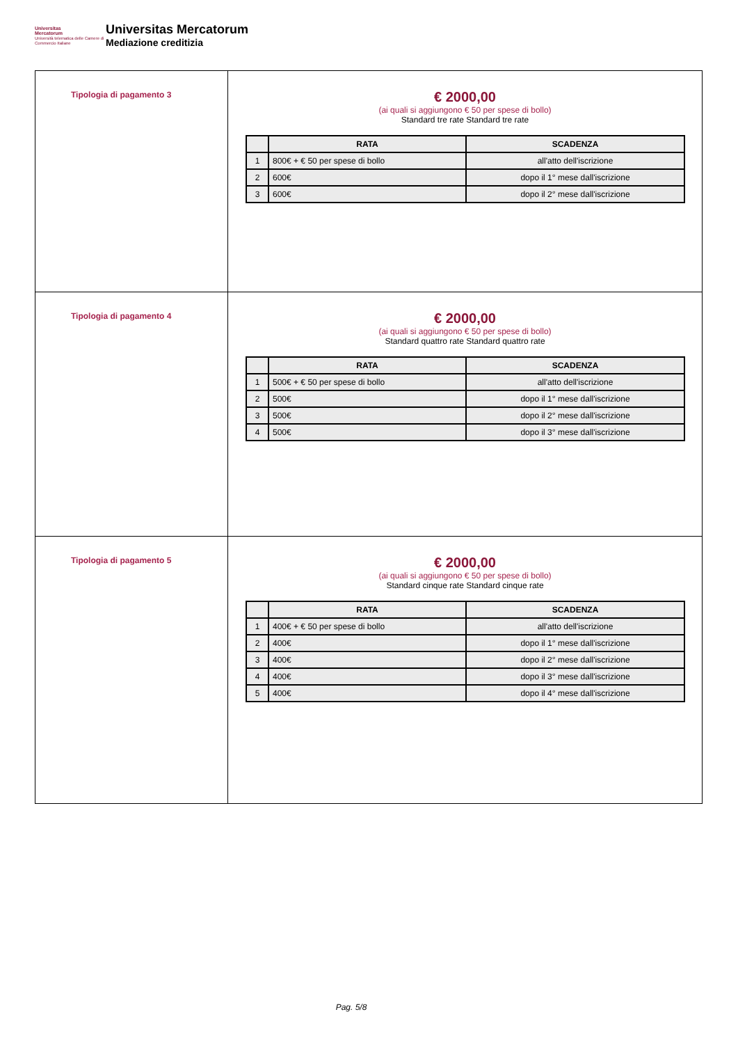Universitas
Mercatorum
Università telematica delle Camere di Commercio Italiane
Universitas Mercatorum
Mediazione creditizia
| Tipologia di pagamento 3 | € 2000,00 (ai quali si aggiungono € 50 per spese di bollo) Standard tre rate Standard tre rate / / RATA / SCADENZA / / --- / --- / --- / / 1 / 800€ + € 50 per spese di bollo / all'atto dell'iscrizione / / 2 / 600€ / dopo il 1° mese dall'iscrizione / / 3 / 600€ / dopo il 2° mese dall'iscrizione / |
| Tipologia di pagamento 4 | € 2000,00 (ai quali si aggiungono € 50 per spese di bollo) Standard quattro rate Standard quattro rate / / RATA / SCADENZA / / --- / --- / --- / / 1 / 500€ + € 50 per spese di bollo / all'atto dell'iscrizione / / 2 / 500€ / dopo il 1° mese dall'iscrizione / / 3 / 500€ / dopo il 2° mese dall'iscrizione / / 4 / 500€ / dopo il 3° mese dall'iscrizione / |
| Tipologia di pagamento 5 | € 2000,00 (ai quali si aggiungono € 50 per spese di bollo) Standard cinque rate Standard cinque rate / / RATA / SCADENZA / / --- / --- / --- / / 1 / 400€ + € 50 per spese di bollo / all'atto dell'iscrizione / / 2 / 400€ / dopo il 1° mese dall'iscrizione / / 3 / 400€ / dopo il 2° mese dall'iscrizione / / 4 / 400€ / dopo il 3° mese dall'iscrizione / / 5 / 400€ / dopo il 4° mese dall'iscrizione / |
Pag. 5/8